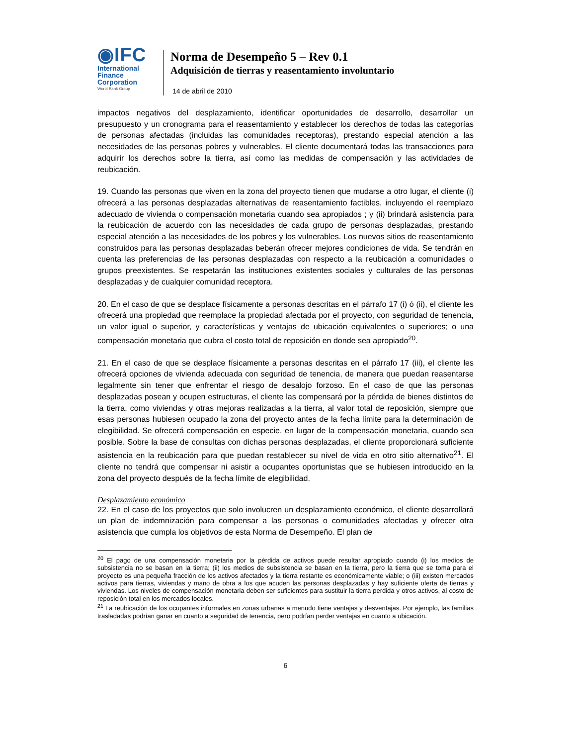◉IFC
International Finance Corporation
World Bank Group
Norma de Desempeño 5 – Rev 0.1
Adquisición de tierras y reasentamiento involuntario
14 de abril de 2010
impactos negativos del desplazamiento, identificar oportunidades de desarrollo, desarrollar un presupuesto y un cronograma para el reasentamiento y establecer los derechos de todas las categorías de personas afectadas (incluidas las comunidades receptoras), prestando especial atención a las necesidades de las personas pobres y vulnerables. El cliente documentará todas las transacciones para adquirir los derechos sobre la tierra, así como las medidas de compensación y las actividades de reubicación.
19. Cuando las personas que viven en la zona del proyecto tienen que mudarse a otro lugar, el cliente (i) ofrecerá a las personas desplazadas alternativas de reasentamiento factibles, incluyendo el reemplazo adecuado de vivienda o compensación monetaria cuando sea apropiados ; y (ii) brindará asistencia para la reubicación de acuerdo con las necesidades de cada grupo de personas desplazadas, prestando especial atención a las necesidades de los pobres y los vulnerables. Los nuevos sitios de reasentamiento construidos para las personas desplazadas beberán ofrecer mejores condiciones de vida. Se tendrán en cuenta las preferencias de las personas desplazadas con respecto a la reubicación a comunidades o grupos preexistentes. Se respetarán las instituciones existentes sociales y culturales de las personas desplazadas y de cualquier comunidad receptora.
20. En el caso de que se desplace físicamente a personas descritas en el párrafo 17 (i) ó (ii), el cliente les ofrecerá una propiedad que reemplace la propiedad afectada por el proyecto, con seguridad de tenencia, un valor igual o superior, y características y ventajas de ubicación equivalentes o superiores; o una compensación monetaria que cubra el costo total de reposición en donde sea apropiado<sup>20</sup>.
21. En el caso de que se desplace físicamente a personas descritas en el párrafo 17 (iii), el cliente les ofrecerá opciones de vivienda adecuada con seguridad de tenencia, de manera que puedan reasentarse legalmente sin tener que enfrentar el riesgo de desalojo forzoso. En el caso de que las personas desplazadas posean y ocupen estructuras, el cliente las compensará por la pérdida de bienes distintos de la tierra, como viviendas y otras mejoras realizadas a la tierra, al valor total de reposición, siempre que esas personas hubiesen ocupado la zona del proyecto antes de la fecha límite para la determinación de elegibilidad. Se ofrecerá compensación en especie, en lugar de la compensación monetaria, cuando sea posible. Sobre la base de consultas con dichas personas desplazadas, el cliente proporcionará suficiente asistencia en la reubicación para que puedan restablecer su nivel de vida en otro sitio alternativo<sup>21</sup>. El cliente no tendrá que compensar ni asistir a ocupantes oportunistas que se hubiesen introducido en la zona del proyecto después de la fecha límite de elegibilidad.
Desplazamiento económico
22. En el caso de los proyectos que solo involucren un desplazamiento económico, el cliente desarrollará un plan de indemnización para compensar a las personas o comunidades afectadas y ofrecer otra asistencia que cumpla los objetivos de esta Norma de Desempeño. El plan de
<sup>20</sup> El pago de una compensación monetaria por la pérdida de activos puede resultar apropiado cuando (i) los medios de subsistencia no se basan en la tierra; (ii) los medios de subsistencia se basan en la tierra, pero la tierra que se toma para el proyecto es una pequeña fracción de los activos afectados y la tierra restante es económicamente viable; o (iii) existen mercados activos para tierras, viviendas y mano de obra a los que acuden las personas desplazadas y hay suficiente oferta de tierras y viviendas. Los niveles de compensación monetaria deben ser suficientes para sustituir la tierra perdida y otros activos, al costo de reposición total en los mercados locales.
<sup>21</sup> La reubicación de los ocupantes informales en zonas urbanas a menudo tiene ventajas y desventajas. Por ejemplo, las familias trasladadas podrían ganar en cuanto a seguridad de tenencia, pero podrían perder ventajas en cuanto a ubicación.
6